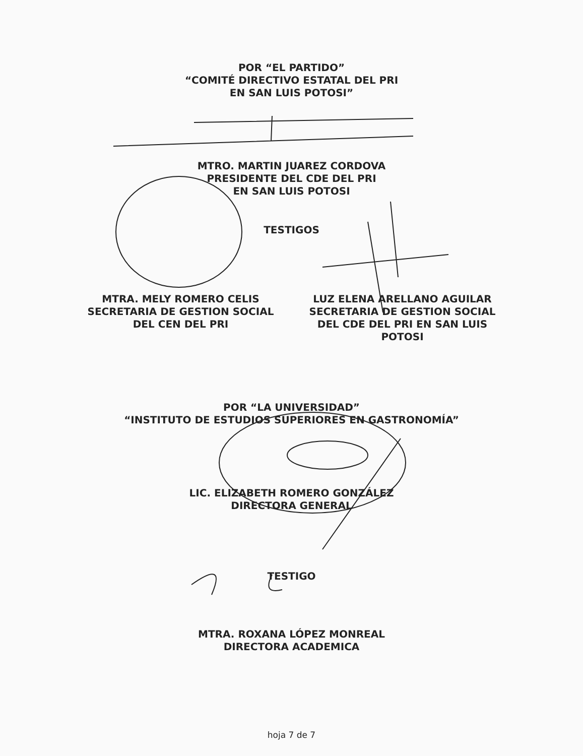POR “EL PARTIDO”
“COMITÉ DIRECTIVO ESTATAL DEL PRI
EN SAN LUIS POTOSI”
MTRO. MARTIN JUAREZ CORDOVA
PRESIDENTE DEL CDE DEL PRI
EN SAN LUIS POTOSI
TESTIGOS
MTRA. MELY ROMERO CELIS
SECRETARIA DE GESTION SOCIAL
DEL CEN DEL PRI
LUZ ELENA ARELLANO AGUILAR
SECRETARIA DE GESTION SOCIAL
DEL CDE DEL PRI EN SAN LUIS
POTOSI
POR “LA UNIVERSIDAD”
“INSTITUTO DE ESTUDIOS SUPERIORES EN GASTRONOMÍA”
LIC. ELIZABETH ROMERO GONZÁLEZ
DIRECTORA GENERAL
TESTIGO
MTRA. ROXANA LÓPEZ MONREAL
DIRECTORA ACADEMICA
hoja 7 de 7